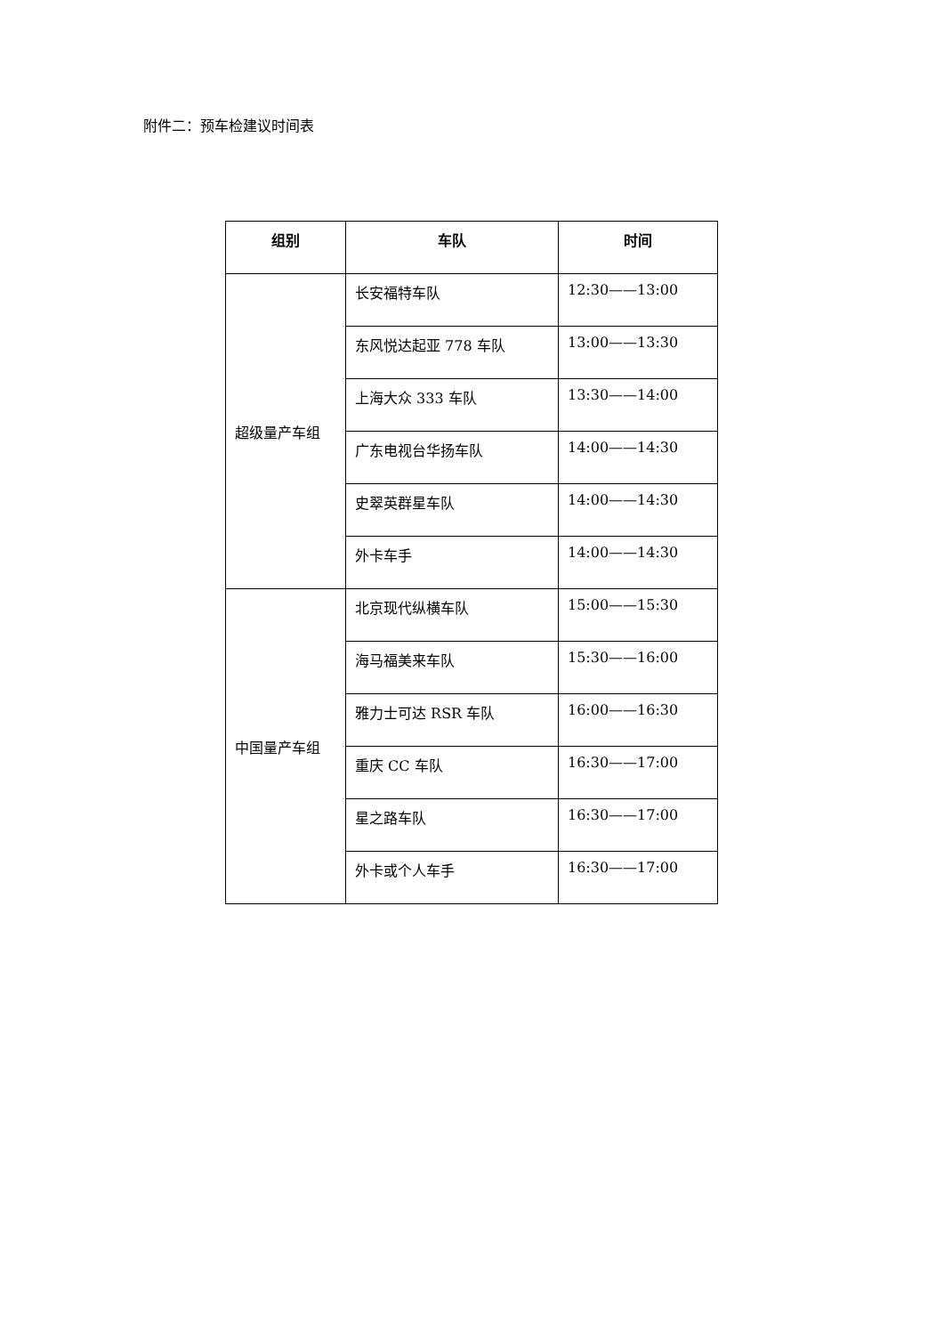附件二：预车检建议时间表
| 组别 | 车队 | 时间 |
| --- | --- | --- |
| 超级量产车组 | 长安福特车队 | 12:30——13:00 |
| | 东风悦达起亚 778 车队 | 13:00——13:30 |
| | 上海大众 333 车队 | 13:30——14:00 |
| | 广东电视台华扬车队 | 14:00——14:30 |
| | 史翠英群星车队 | 14:00——14:30 |
| | 外卡车手 | 14:00——14:30 |
| 中国量产车组 | 北京现代纵横车队 | 15:00——15:30 |
| | 海马福美来车队 | 15:30——16:00 |
| | 雅力士可达 RSR 车队 | 16:00——16:30 |
| | 重庆 CC 车队 | 16:30——17:00 |
| | 星之路车队 | 16:30——17:00 |
| | 外卡或个人车手 | 16:30——17:00 |